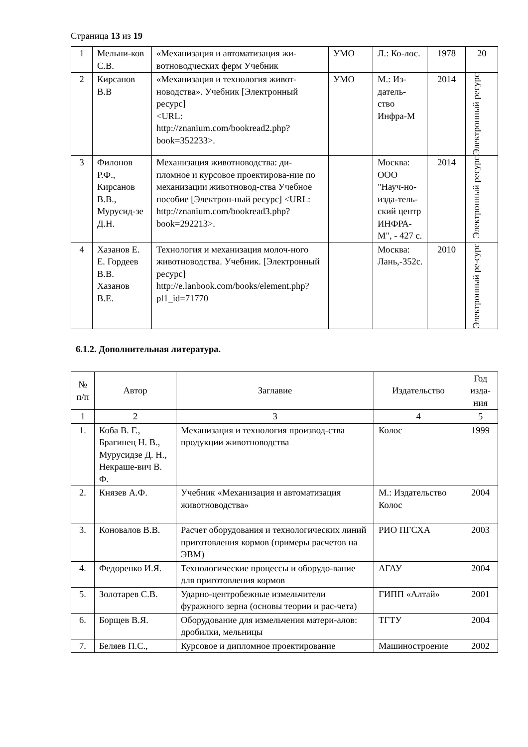Страница 13 из 19
| 1 | Мельни-ков С.В. | «Механизация и автоматизация жи-вотноводческих ферм Учебник | УМО | Л.: Ко-лос. | 1978 | 20 |
| 2 | Кирсанов В.В | «Механизация и технология живот-новодства». Учебник [Электронный ресурс] <URL: http://znanium.com/bookread2.php?book=352233>. | УМО | М.: Из-датель-ство Инфра-М | 2014 | Электронный ресурс |
| 3 | Филонов Р.Ф., Кирсанов В.В., Мурусид-зе Д.Н. | Механизация животноводства: ди-пломное и курсовое проектирова-ние по механизации животновод-ства Учебное пособие [Электрон-ный ресурс] <URL: http://znanium.com/bookread3.php?book=292213>. | | Москва: ООО "Науч-но-изда-тель-ский центр ИНФРА-М", - 427 с. | 2014 | Электронный ресурс |
| 4 | Хазанов Е. Е. Гордеев В.В. Хазанов В.Е. | Технология и механизация молоч-ного животноводства. Учебник. [Электронный ресурс] http://e.lanbook.com/books/element.php?pl1_id=71770 | | Москва: Лань,-352с. | 2010 | Электронный ре-сурс |
6.1.2. Дополнительная литература.
| № п/п | Автор | Заглавие | Издательство | Год изда-ния |
| --- | --- | --- | --- | --- |
| 1 | 2 | 3 | 4 | 5 |
| 1. | Коба В. Г., Брагинец Н. В., Мурусидзе Д. Н., Некраше-вич В. Ф. | Механизация и технология производ-ства продукции животноводства | Колос | 1999 |
| 2. | Князев А.Ф. | Учебник «Механизация и автоматизация животноводства» | М.: Издательство Колос | 2004 |
| 3. | Коновалов В.В. | Расчет оборудования и технологических линий приготовления кормов (примеры расчетов на ЭВМ) | РИО ПГСХА | 2003 |
| 4. | Федоренко И.Я. | Технологические процессы и оборудо-вание для приготовления кормов | АГАУ | 2004 |
| 5. | Золотарев С.В. | Ударно-центробежные измельчители фуражного зерна (основы теории и рас-чета) | ГИПП «Алтай» | 2001 |
| 6. | Борщев В.Я. | Оборудование для измельчения матери-алов: дробилки, мельницы | ТГТУ | 2004 |
| 7. | Беляев П.С., | Курсовое и дипломное проектирование | Машиностроение | 2002 |